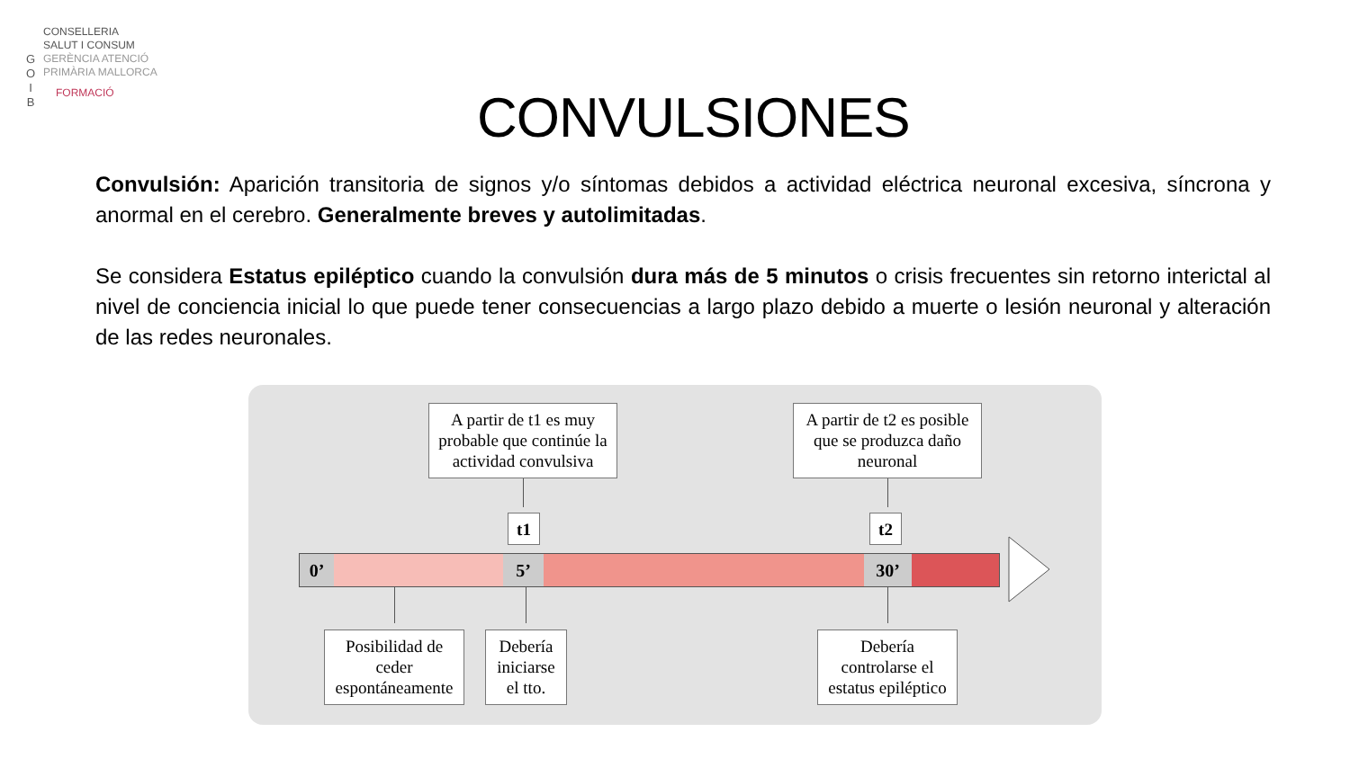G
O
I
B
CONSELLERIA
SALUT I CONSUM
GERÈNCIA ATENCIÓ
PRIMÀRIA MALLORCA
FORMACIÓ
CONVULSIONES
Convulsión: Aparición transitoria de signos y/o síntomas debidos a actividad eléctrica neuronal excesiva, síncrona y anormal en el cerebro. Generalmente breves y autolimitadas.
Se considera Estatus epiléptico cuando la convulsión dura más de 5 minutos o crisis frecuentes sin retorno interictal al nivel de conciencia inicial lo que puede tener consecuencias a largo plazo debido a muerte o lesión neuronal y alteración de las redes neuronales.
A partir de t1 es muy probable que continúe la actividad convulsiva
A partir de t2 es posible que se produzca daño neuronal
t1 t2
0’ 5’ 30’
Posibilidad de ceder espontáneamente
Debería iniciarse el tto.
Debería controlarse el estatus epiléptico